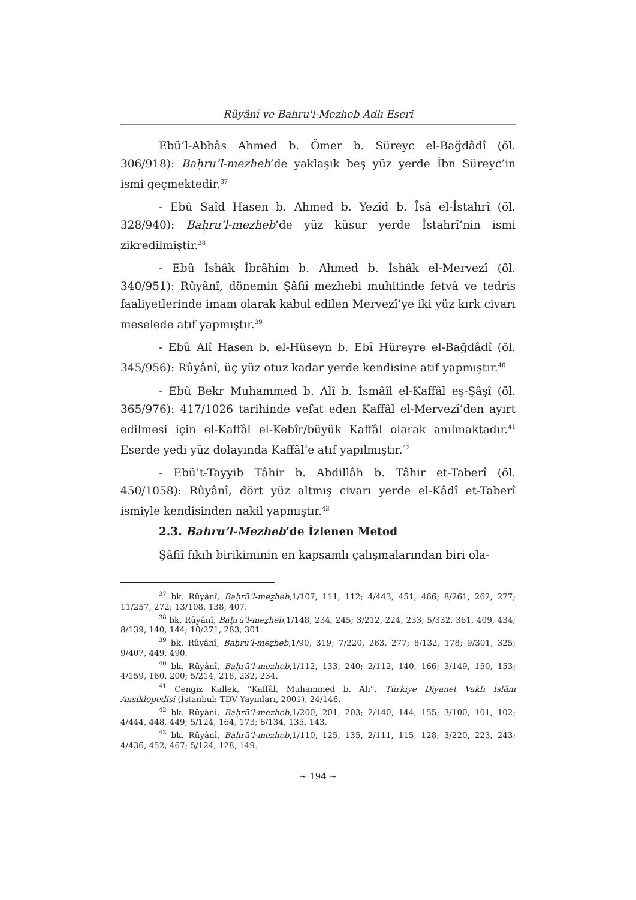Rûyânî ve Bahru'l-Mezheb Adlı Eseri
Ebü’l-Abbâs Ahmed b. Ömer b. Süreyc el-Bağdâdî (öl. 306/918): Baḥru’l-mezheb’de yaklaşık beş yüz yerde İbn Süreyc’in ismi geçmektedir.<sup>37</sup>
- Ebû Saîd Hasen b. Ahmed b. Yezîd b. Îsâ el-İstahrî (öl. 328/940): Baḥru’l-mezheb’de yüz küsur yerde İstahrî’nin ismi zikredilmiştir.<sup>38</sup>
- Ebû İshâk İbrâhîm b. Ahmed b. İshâk el-Mervezî (öl. 340/951): Rûyânî, dönemin Şâfiî mezhebi muhitinde fetvâ ve tedris faaliyetlerinde imam olarak kabul edilen Mervezî’ye iki yüz kırk civarı meselede atıf yapmıştır.<sup>39</sup>
- Ebû Alî Hasen b. el-Hüseyn b. Ebî Hüreyre el-Bağdâdî (öl. 345/956): Rûyânî, üç yüz otuz kadar yerde kendisine atıf yapmıştır.<sup>40</sup>
- Ebû Bekr Muhammed b. Alî b. İsmâîl el-Kaffâl eş-Şâşî (öl. 365/976): 417/1026 tarihinde vefat eden Kaffâl el-Mervezî’den ayırt edilmesi için el-Kaffâl el-Kebîr/büyük Kaffâl olarak anılmaktadır.<sup>41</sup> Eserde yedi yüz dolayında Kaffâl’e atıf yapılmıştır.<sup>42</sup>
- Ebü’t-Tayyib Tâhir b. Abdillâh b. Tâhir et-Taberî (öl. 450/1058): Rûyânî, dört yüz altmış civarı yerde el-Kâdî et-Taberî ismiyle kendisinden nakil yapmıştır.<sup>43</sup>
2.3. Bahru’l-Mezheb’de İzlenen Metod
Şâfiî fıkıh birikiminin en kapsamlı çalışmalarından biri ola-
<sup>37</sup> bk. Rûyânî, Baḥrü’l-meẕheb,1/107, 111, 112; 4/443, 451, 466; 8/261, 262, 277; 11/257, 272; 13/108, 138, 407.
<sup>38</sup> bk. Rûyânî, Baḥrü’l-meẕheb,1/148, 234, 245; 3/212, 224, 233; 5/332, 361, 409, 434; 8/139, 140, 144; 10/271, 283, 301.
<sup>39</sup> bk. Rûyânî, Baḥrü’l-meẕheb,1/90, 319; 7/220, 263, 277; 8/132, 178; 9/301, 325; 9/407, 449, 490.
<sup>40</sup> bk. Rûyânî, Baḥrü’l-meẕheb,1/112, 133, 240; 2/112, 140, 166; 3/149, 150, 153; 4/159, 160, 200; 5/214, 218, 232, 234.
<sup>41</sup> Cengiz Kallek, “Kaffâl, Muhammed b. Ali”, Türkiye Diyanet Vakfı İslâm Ansiklopedisi (İstanbul: TDV Yayınları, 2001), 24/146.
<sup>42</sup> bk. Rûyânî, Baḥrü’l-meẕheb,1/200, 201, 203; 2/140, 144, 155; 3/100, 101, 102; 4/444, 448, 449; 5/124, 164, 173; 6/134, 135, 143.
<sup>43</sup> bk. Rûyânî, Baḥrü’l-meẕheb,1/110, 125, 135, 2/111, 115, 128; 3/220, 223, 243; 4/436, 452, 467; 5/124, 128, 149.
~ 194 ~